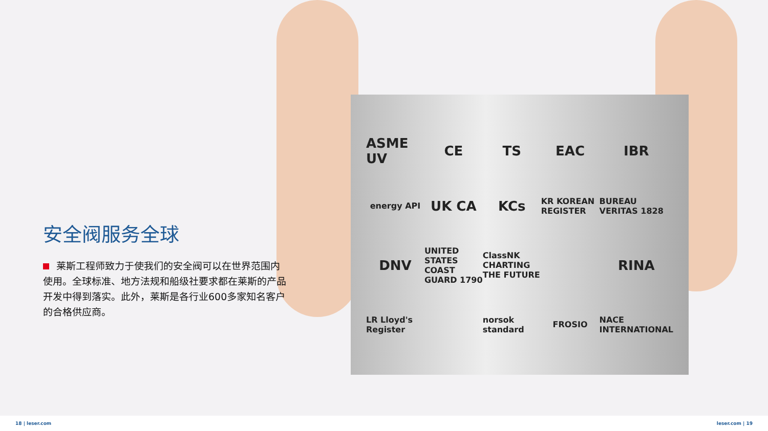ASME UV
CE
TS
EAC
IBR
energy API
UK CA
KCs
KR KOREAN REGISTER
BUREAU VERITAS 1828
DNV
UNITED STATES COAST GUARD 1790
ClassNK CHARTING THE FUTURE
RINA
LR Lloyd's Register
norsok standard
FROSIO
NACE INTERNATIONAL
安全阀服务全球
莱斯工程师致力于使我们的安全阀可以在世界范围内使用。全球标准、地方法规和船级社要求都在莱斯的产品开发中得到落实。此外，莱斯是各行业600多家知名客户的合格供应商。
18 | leser.com leser.com | 19